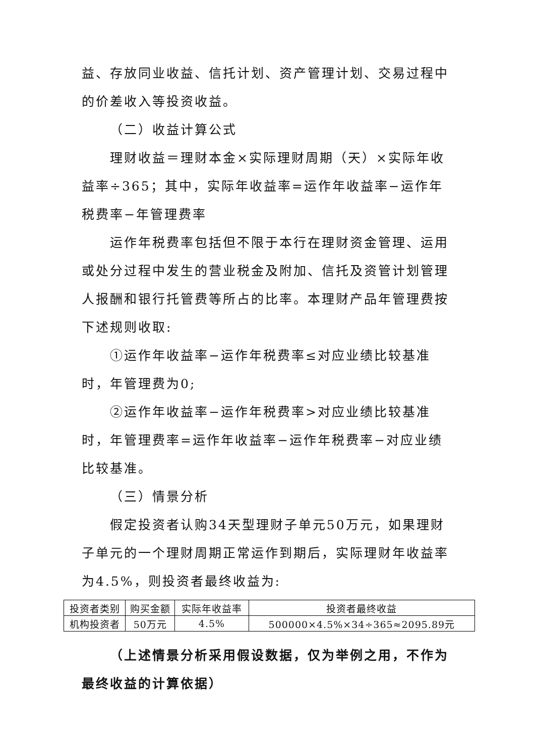益、存放同业收益、信托计划、资产管理计划、交易过程中的价差收入等投资收益。
（二）收益计算公式
理财收益＝理财本金×实际理财周期（天）×实际年收益率÷365；其中，实际年收益率=运作年收益率−运作年税费率−年管理费率
运作年税费率包括但不限于本行在理财资金管理、运用或处分过程中发生的营业税金及附加、信托及资管计划管理人报酬和银行托管费等所占的比率。本理财产品年管理费按下述规则收取:
①运作年收益率−运作年税费率≤对应业绩比较基准时，年管理费为0;
②运作年收益率−运作年税费率>对应业绩比较基准时，年管理费率=运作年收益率−运作年税费率−对应业绩比较基准。
（三）情景分析
假定投资者认购34天型理财子单元50万元，如果理财子单元的一个理财周期正常运作到期后，实际理财年收益率为4.5%，则投资者最终收益为:
| 投资者类别 | 购买金额 | 实际年收益率 | 投资者最终收益 |
| --- | --- | --- | --- |
| 机构投资者 | 50万元 | 4.5% | 500000×4.5%×34÷365≈2095.89元 |
（上述情景分析采用假设数据，仅为举例之用，不作为最终收益的计算依据）